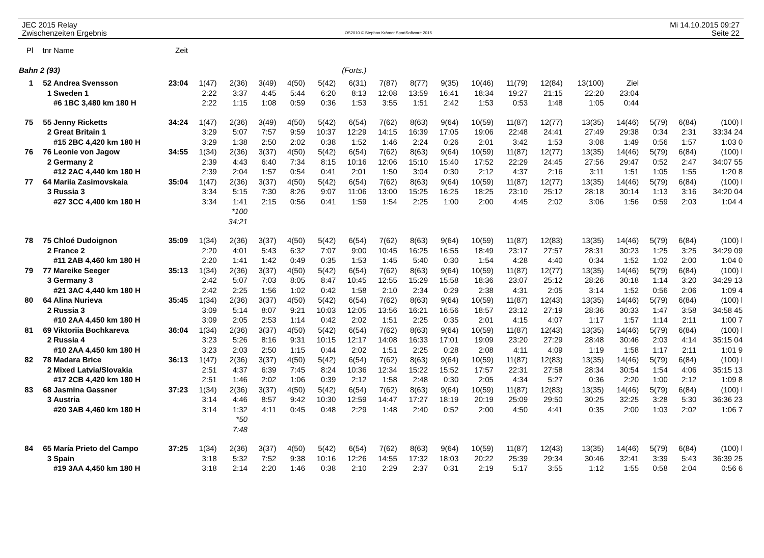JEC 2015 Relay
Zwischenzeiten Ergebnis
OS2010 © Stephan Krämer SportSoftware 2015
Mi 14.10.2015 09:27
Seite 22
| Pl | tnr | Name | Zeit | | | | | | | | | | | | | | | | | |
| Bahn 2 (93) | | | | (Forts.) | | | | | | | | | | | | | | | | |
| 1 | 52 | Andrea Svensson | 23:04 | 1(47) | 2(36) | 3(49) | 4(50) | 5(42) | 6(31) | 7(87) | 8(77) | 9(35) | 10(46) | 11(79) | 12(84) | 13(100) | Ziel | | | |
| | 1 | Sweden 1 | | 2:22 | 3:37 | 4:45 | 5:44 | 6:20 | 8:13 | 12:08 | 13:59 | 16:41 | 18:34 | 19:27 | 21:15 | 22:20 | 23:04 | | | |
| | | #6 1BC 3,480 km 180 H | | 2:22 | 1:15 | 1:08 | 0:59 | 0:36 | 1:53 | 3:55 | 1:51 | 2:42 | 1:53 | 0:53 | 1:48 | 1:05 | 0:44 | | | |
| 75 | 55 | Jenny Ricketts | 34:24 | 1(47) | 2(36) | 3(49) | 4(50) | 5(42) | 6(54) | 7(62) | 8(63) | 9(64) | 10(59) | 11(87) | 12(77) | 13(35) | 14(46) | 5(79) | 6(84) | (100) l |
| | 2 | Great Britain 1 | | 3:29 | 5:07 | 7:57 | 9:59 | 10:37 | 12:29 | 14:15 | 16:39 | 17:05 | 19:06 | 22:48 | 24:41 | 27:49 | 29:38 | 0:34 | 2:31 | 33:34 24 |
| | | #15 2BC 4,420 km 180 H | | 3:29 | 1:38 | 2:50 | 2:02 | 0:38 | 1:52 | 1:46 | 2:24 | 0:26 | 2:01 | 3:42 | 1:53 | 3:08 | 1:49 | 0:56 | 1:57 | 1:03 0 |
| 76 | 76 | Leonie von Jagow | 34:55 | 1(34) | 2(36) | 3(37) | 4(50) | 5(42) | 6(54) | 7(62) | 8(63) | 9(64) | 10(59) | 11(87) | 12(77) | 13(35) | 14(46) | 5(79) | 6(84) | (100) l |
| | 2 | Germany 2 | | 2:39 | 4:43 | 6:40 | 7:34 | 8:15 | 10:16 | 12:06 | 15:10 | 15:40 | 17:52 | 22:29 | 24:45 | 27:56 | 29:47 | 0:52 | 2:47 | 34:07 55 |
| | | #12 2AC 4,440 km 180 H | | 2:39 | 2:04 | 1:57 | 0:54 | 0:41 | 2:01 | 1:50 | 3:04 | 0:30 | 2:12 | 4:37 | 2:16 | 3:11 | 1:51 | 1:05 | 1:55 | 1:20 8 |
| 77 | 64 | Mariia Zasimovskaia | 35:04 | 1(47) | 2(36) | 3(37) | 4(50) | 5(42) | 6(54) | 7(62) | 8(63) | 9(64) | 10(59) | 11(87) | 12(77) | 13(35) | 14(46) | 5(79) | 6(84) | (100) l |
| | 3 | Russia 3 | | 3:34 | 5:15 | 7:30 | 8:26 | 9:07 | 11:06 | 13:00 | 15:25 | 16:25 | 18:25 | 23:10 | 25:12 | 28:18 | 30:14 | 1:13 | 3:16 | 34:20 04 |
| | | #27 3CC 4,400 km 180 H | | 3:34 | 1:41 | 2:15 | 0:56 | 0:41 | 1:59 | 1:54 | 2:25 | 1:00 | 2:00 | 4:45 | 2:02 | 3:06 | 1:56 | 0:59 | 2:03 | 1:04 4 |
| | | | | | *100 | | | | | | | | | | | | | | | |
| | | | | | 34:21 | | | | | | | | | | | | | | | |
| 78 | 75 | Chloé Dudoignon | 35:09 | 1(34) | 2(36) | 3(37) | 4(50) | 5(42) | 6(54) | 7(62) | 8(63) | 9(64) | 10(59) | 11(87) | 12(83) | 13(35) | 14(46) | 5(79) | 6(84) | (100) l |
| | 2 | France 2 | | 2:20 | 4:01 | 5:43 | 6:32 | 7:07 | 9:00 | 10:45 | 16:25 | 16:55 | 18:49 | 23:17 | 27:57 | 28:31 | 30:23 | 1:25 | 3:25 | 34:29 09 |
| | | #11 2AB 4,460 km 180 H | | 2:20 | 1:41 | 1:42 | 0:49 | 0:35 | 1:53 | 1:45 | 5:40 | 0:30 | 1:54 | 4:28 | 4:40 | 0:34 | 1:52 | 1:02 | 2:00 | 1:04 0 |
| 79 | 77 | Mareike Seeger | 35:13 | 1(34) | 2(36) | 3(37) | 4(50) | 5(42) | 6(54) | 7(62) | 8(63) | 9(64) | 10(59) | 11(87) | 12(77) | 13(35) | 14(46) | 5(79) | 6(84) | (100) l |
| | 3 | Germany 3 | | 2:42 | 5:07 | 7:03 | 8:05 | 8:47 | 10:45 | 12:55 | 15:29 | 15:58 | 18:36 | 23:07 | 25:12 | 28:26 | 30:18 | 1:14 | 3:20 | 34:29 13 |
| | | #21 3AC 4,440 km 180 H | | 2:42 | 2:25 | 1:56 | 1:02 | 0:42 | 1:58 | 2:10 | 2:34 | 0:29 | 2:38 | 4:31 | 2:05 | 3:14 | 1:52 | 0:56 | 2:06 | 1:09 4 |
| 80 | 64 | Alina Nurieva | 35:45 | 1(34) | 2(36) | 3(37) | 4(50) | 5(42) | 6(54) | 7(62) | 8(63) | 9(64) | 10(59) | 11(87) | 12(43) | 13(35) | 14(46) | 5(79) | 6(84) | (100) l |
| | 2 | Russia 3 | | 3:09 | 5:14 | 8:07 | 9:21 | 10:03 | 12:05 | 13:56 | 16:21 | 16:56 | 18:57 | 23:12 | 27:19 | 28:36 | 30:33 | 1:47 | 3:58 | 34:58 45 |
| | | #10 2AA 4,450 km 180 H | | 3:09 | 2:05 | 2:53 | 1:14 | 0:42 | 2:02 | 1:51 | 2:25 | 0:35 | 2:01 | 4:15 | 4:07 | 1:17 | 1:57 | 1:14 | 2:11 | 1:00 7 |
| 81 | 69 | Viktoriia Bochkareva | 36:04 | 1(34) | 2(36) | 3(37) | 4(50) | 5(42) | 6(54) | 7(62) | 8(63) | 9(64) | 10(59) | 11(87) | 12(43) | 13(35) | 14(46) | 5(79) | 6(84) | (100) l |
| | 2 | Russia 4 | | 3:23 | 5:26 | 8:16 | 9:31 | 10:15 | 12:17 | 14:08 | 16:33 | 17:01 | 19:09 | 23:20 | 27:29 | 28:48 | 30:46 | 2:03 | 4:14 | 35:15 04 |
| | | #10 2AA 4,450 km 180 H | | 3:23 | 2:03 | 2:50 | 1:15 | 0:44 | 2:02 | 1:51 | 2:25 | 0:28 | 2:08 | 4:11 | 4:09 | 1:19 | 1:58 | 1:17 | 2:11 | 1:01 9 |
| 82 | 78 | Madara Brice | 36:13 | 1(47) | 2(36) | 3(37) | 4(50) | 5(42) | 6(54) | 7(62) | 8(63) | 9(64) | 10(59) | 11(87) | 12(83) | 13(35) | 14(46) | 5(79) | 6(84) | (100) l |
| | 2 | Mixed Latvia/Slovakia | | 2:51 | 4:37 | 6:39 | 7:45 | 8:24 | 10:36 | 12:34 | 15:22 | 15:52 | 17:57 | 22:31 | 27:58 | 28:34 | 30:54 | 1:54 | 4:06 | 35:15 13 |
| | | #17 2CB 4,420 km 180 H | | 2:51 | 1:46 | 2:02 | 1:06 | 0:39 | 2:12 | 1:58 | 2:48 | 0:30 | 2:05 | 4:34 | 5:27 | 0:36 | 2:20 | 1:00 | 2:12 | 1:09 8 |
| 83 | 68 | Jasmina Gassner | 37:23 | 1(34) | 2(36) | 3(37) | 4(50) | 5(42) | 6(54) | 7(62) | 8(63) | 9(64) | 10(59) | 11(87) | 12(83) | 13(35) | 14(46) | 5(79) | 6(84) | (100) l |
| | 3 | Austria | | 3:14 | 4:46 | 8:57 | 9:42 | 10:30 | 12:59 | 14:47 | 17:27 | 18:19 | 20:19 | 25:09 | 29:50 | 30:25 | 32:25 | 3:28 | 5:30 | 36:36 23 |
| | | #20 3AB 4,460 km 180 H | | 3:14 | 1:32 | 4:11 | 0:45 | 0:48 | 2:29 | 1:48 | 2:40 | 0:52 | 2:00 | 4:50 | 4:41 | 0:35 | 2:00 | 1:03 | 2:02 | 1:06 7 |
| | | | | | *50 | | | | | | | | | | | | | | | |
| | | | | | 7:48 | | | | | | | | | | | | | | | |
| 84 | 65 | María Prieto del Campo | 37:25 | 1(34) | 2(36) | 3(37) | 4(50) | 5(42) | 6(54) | 7(62) | 8(63) | 9(64) | 10(59) | 11(87) | 12(43) | 13(35) | 14(46) | 5(79) | 6(84) | (100) l |
| | 3 | Spain | | 3:18 | 5:32 | 7:52 | 9:38 | 10:16 | 12:26 | 14:55 | 17:32 | 18:03 | 20:22 | 25:39 | 29:34 | 30:46 | 32:41 | 3:39 | 5:43 | 36:39 25 |
| | | #19 3AA 4,450 km 180 H | | 3:18 | 2:14 | 2:20 | 1:46 | 0:38 | 2:10 | 2:29 | 2:37 | 0:31 | 2:19 | 5:17 | 3:55 | 1:12 | 1:55 | 0:58 | 2:04 | 0:56 6 |